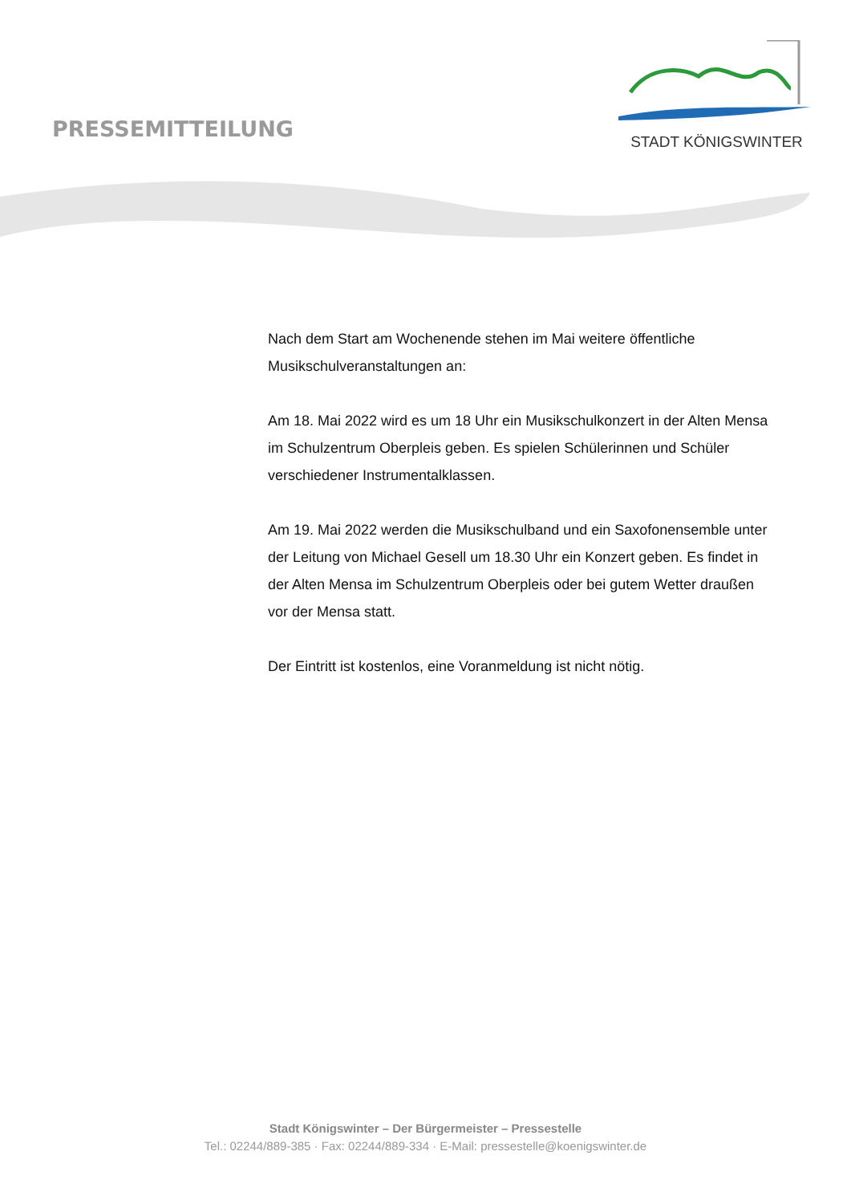PRESSEMITTEILUNG
STADT KÖNIGSWINTER
Nach dem Start am Wochenende stehen im Mai weitere öffentliche Musikschulveranstaltungen an:
Am 18. Mai 2022 wird es um 18 Uhr ein Musikschulkonzert in der Alten Mensa im Schulzentrum Oberpleis geben. Es spielen Schülerinnen und Schüler verschiedener Instrumentalklassen.
Am 19. Mai 2022 werden die Musikschulband und ein Saxofonensemble unter der Leitung von Michael Gesell um 18.30 Uhr ein Konzert geben. Es findet in der Alten Mensa im Schulzentrum Oberpleis oder bei gutem Wetter draußen vor der Mensa statt.
Der Eintritt ist kostenlos, eine Voranmeldung ist nicht nötig.
Stadt Königswinter – Der Bürgermeister – Pressestelle
Tel.: 02244/889-385 · Fax: 02244/889-334 · E-Mail: pressestelle@koenigswinter.de